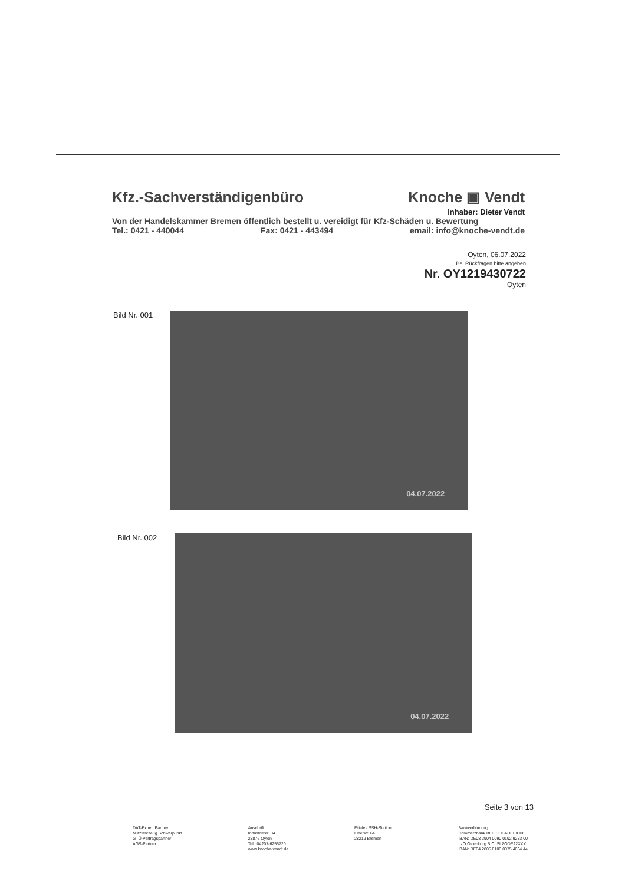Kfz.-Sachverständigenbüro Knoche ▣ Vendt
Inhaber: Dieter Vendt
Von der Handelskammer Bremen öffentlich bestellt u. vereidigt für Kfz-Schäden u. Bewertung
Tel.: 0421 - 440044 Fax: 0421 - 443494 email: info@knoche-vendt.de
Oyten, 06.07.2022
Bei Rückfragen bitte angeben
Nr. OY1219430722
Oyten
Bild Nr. 001
04.07.2022
Bild Nr. 002
04.07.2022
Seite 3 von 13
DAT-Expert Partner
Nutzfahrzeug Schwerpunkt
GTÜ-Vertragspartner
AGS-Partner
Anschrift:
Industriestr. 34
28876 Oyten
Tel.: 04207-6255720
www.knoche-vendt.de
Filiale / SSH-Station:
Fleetstr. 64
28219 Bremen
Bankverbindung:
Commerzbank BIC: COBADEFXXX
IBAN: DE08 2904 0090 0192 9283 00
LzO Oldenburg BIC: SLZODE22XXX
IBAN: DE04 2805 0100 0075 4034 44